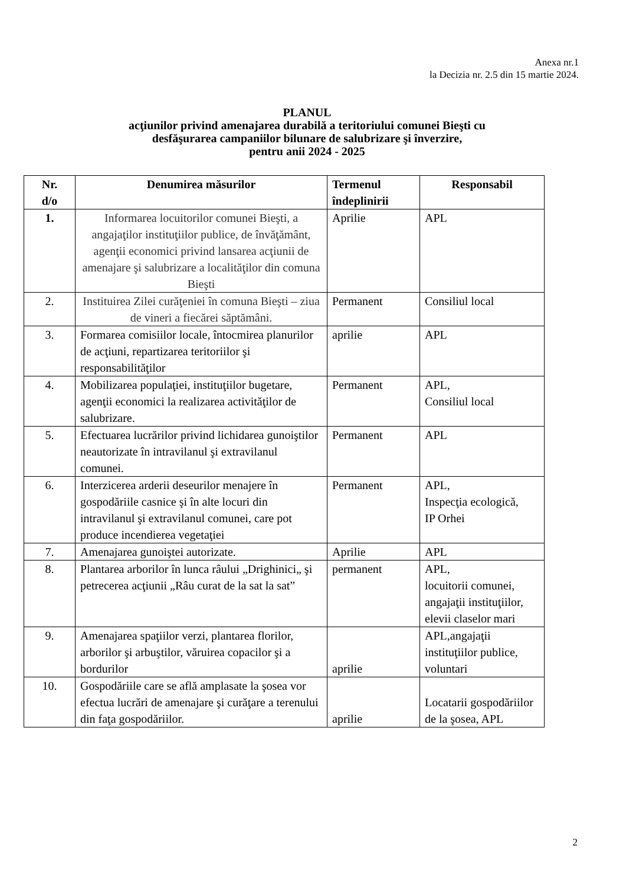Anexa nr.1
la Decizia nr. 2.5 din 15 martie 2024.
PLANUL
acţiunilor privind amenajarea durabilă a teritoriului comunei Bieşti cu
desfăşurarea campaniilor bilunare de salubrizare şi înverzire,
pentru anii 2024 - 2025
| Nr. d/o | Denumirea măsurilor | Termenul îndeplinirii | Responsabil |
| --- | --- | --- | --- |
| 1. | Informarea locuitorilor comunei Bieşti, a angajaţilor instituţiilor publice, de învăţământ, agenţii economici privind lansarea acţiunii de amenajare şi salubrizare a localităţilor din comuna Bieşti | Aprilie | APL |
| 2. | Instituirea Zilei curăţeniei în comuna Bieşti – ziua de vineri a fiecărei săptămâni. | Permanent | Consiliul local |
| 3. | Formarea comisiilor locale, întocmirea planurilor de acţiuni, repartizarea teritoriilor şi responsabilităţilor | aprilie | APL |
| 4. | Mobilizarea populaţiei, instituţiilor bugetare, agenţii economici la realizarea activităţilor de salubrizare. | Permanent | APL, Consiliul local |
| 5. | Efectuarea lucrărilor privind lichidarea gunoiştilor neautorizate în intravilanul şi extravilanul comunei. | Permanent | APL |
| 6. | Interzicerea arderii deseurilor menajere în gospodăriile casnice şi în alte locuri din intravilanul şi extravilanul comunei, care pot produce incendierea vegetaţiei | Permanent | APL, Inspecţia ecologică, IP Orhei |
| 7. | Amenajarea gunoiştei autorizate. | Aprilie | APL |
| 8. | Plantarea arborilor în lunca râului „Drighinici„ şi petrecerea acţiunii „Râu curat de la sat la sat” | permanent | APL, locuitorii comunei, angajaţii instituţiilor, elevii claselor mari |
| 9. | Amenajarea spaţiilor verzi, plantarea florilor, arborilor şi arbuştilor, văruirea copacilor şi a bordurilor | aprilie | APL,angajaţii instituţiilor publice, voluntari |
| 10. | Gospodăriile care se află amplasate la şosea vor efectua lucrări de amenajare şi curăţare a terenului din faţa gospodăriilor. | aprilie | Locatarii gospodăriilor de la şosea, APL |
2